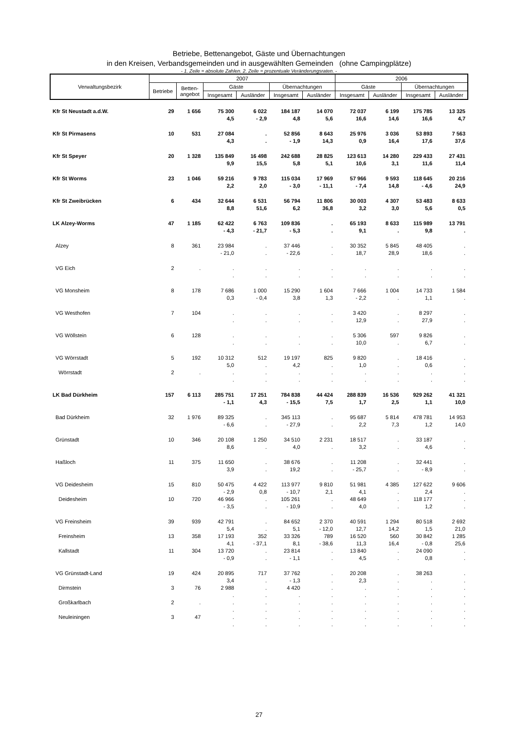Betriebe, Bettenangebot, Gäste und Übernachtungen
in den Kreisen, Verbandsgemeinden und in ausgewählten Gemeinden (ohne Campingplätze)
- 1. Zeile = absolute Zahlen. 2. Zeile = prozentuale Veränderungsraten. -
| Verwaltungsbezirk | 2007 | | | | | | 2006 | | | |
| --- | --- | --- | --- | --- | --- | --- | --- | --- | --- | --- |
| | Betriebe | Betten- angebot | Gäste | | Übernachtungen | | Gäste | | Übernachtungen | |
| | | | Insgesamt | Ausländer | Insgesamt | Ausländer | Insgesamt | Ausländer | Insgesamt | Ausländer |
| Kfr St Neustadt a.d.W. | 29 | 1 656 | 75 300 | 6 022 | 184 187 | 14 070 | 72 037 | 6 199 | 175 785 | 13 325 |
| | | | 4,5 | - 2,9 | 4,8 | 5,6 | 16,6 | 14,6 | 16,6 | 4,7 |
| Kfr St Pirmasens | 10 | 531 | 27 084 | . | 52 856 | 8 643 | 25 976 | 3 036 | 53 893 | 7 563 |
| | | | 4,3 | . | - 1,9 | 14,3 | 0,9 | 16,4 | 17,6 | 37,6 |
| Kfr St Speyer | 20 | 1 328 | 135 849 | 16 498 | 242 688 | 28 825 | 123 613 | 14 280 | 229 433 | 27 431 |
| | | | 9,9 | 15,5 | 5,8 | 5,1 | 10,6 | 3,1 | 11,6 | 11,4 |
| Kfr St Worms | 23 | 1 046 | 59 216 | 9 783 | 115 034 | 17 969 | 57 966 | 9 593 | 118 645 | 20 216 |
| | | | 2,2 | 2,0 | - 3,0 | - 11,1 | - 7,4 | 14,8 | - 4,6 | 24,9 |
| Kfr St Zweibrücken | 6 | 434 | 32 644 | 6 531 | 56 794 | 11 806 | 30 003 | 4 307 | 53 483 | 8 633 |
| | | | 8,8 | 51,6 | 6,2 | 36,8 | 3,2 | 3,0 | 5,6 | 0,5 |
| LK Alzey-Worms | 47 | 1 185 | 62 422 | 6 763 | 109 836 | . | 65 193 | 8 633 | 115 989 | 13 791 |
| | | | - 4,3 | - 21,7 | - 5,3 | . | 9,1 | . | 9,8 | . |
| Alzey | 8 | 361 | 23 984 | . | 37 446 | . | 30 352 | 5 845 | 48 405 | . |
| | | | - 21,0 | . | - 22,6 | . | 18,7 | 28,9 | 18,6 | . |
| VG Eich | 2 | . | . | . | . | . | . | . | . | . |
| | | | . | . | . | . | . | . | . | . |
| VG Monsheim | 8 | 178 | 7 686 | 1 000 | 15 290 | 1 604 | 7 666 | 1 004 | 14 733 | 1 584 |
| | | | 0,3 | - 0,4 | 3,8 | 1,3 | - 2,2 | . | 1,1 | . |
| VG Westhofen | 7 | 104 | . | . | . | . | 3 420 | . | 8 297 | . |
| | | | . | . | . | . | 12,9 | . | 27,9 | . |
| VG Wöllstein | 6 | 128 | . | . | . | . | 5 306 | 597 | 9 826 | . |
| | | | . | . | . | . | 10,0 | . | 6,7 | . |
| VG Wörrstadt | 5 | 192 | 10 312 | 512 | 19 197 | 825 | 9 820 | . | 18 416 | . |
| | | | 5,0 | . | 4,2 | . | 1,0 | . | 0,6 | . |
| Wörrstadt | 2 | . | . | . | . | . | . | . | . | . |
| | | | . | . | . | . | . | . | . | . |
| LK Bad Dürkheim | 157 | 6 113 | 285 751 | 17 251 | 784 838 | 44 424 | 288 839 | 16 536 | 929 262 | 41 321 |
| | | | - 1,1 | 4,3 | - 15,5 | 7,5 | 1,7 | 2,5 | 1,1 | 10,0 |
| Bad Dürkheim | 32 | 1 976 | 89 325 | . | 345 113 | . | 95 687 | 5 814 | 478 781 | 14 953 |
| | | | - 6,6 | . | - 27,9 | . | 2,2 | 7,3 | 1,2 | 14,0 |
| Grünstadt | 10 | 346 | 20 108 | 1 250 | 34 510 | 2 231 | 18 517 | . | 33 187 | . |
| | | | 8,6 | . | 4,0 | . | 3,2 | . | 4,6 | . |
| Haßloch | 11 | 375 | 11 650 | . | 38 676 | . | 11 208 | . | 32 441 | . |
| | | | 3,9 | . | 19,2 | . | - 25,7 | . | - 8,9 | . |
| VG Deidesheim | 15 | 810 | 50 475 | 4 422 | 113 977 | 9 810 | 51 981 | 4 385 | 127 622 | 9 606 |
| | | | - 2,9 | 0,8 | - 10,7 | 2,1 | 4,1 | . | 2,4 | . |
| Deidesheim | 10 | 720 | 46 966 | . | 105 261 | . | 48 649 | . | 118 177 | . |
| | | | - 3,5 | . | - 10,9 | . | 4,0 | . | 1,2 | . |
| VG Freinsheim | 39 | 939 | 42 791 | . | 84 652 | 2 370 | 40 591 | 1 294 | 80 518 | 2 692 |
| | | | 5,4 | . | 5,1 | - 12,0 | 12,7 | 14,2 | 1,5 | 21,0 |
| Freinsheim | 13 | 358 | 17 193 | 352 | 33 326 | 789 | 16 520 | 560 | 30 842 | 1 285 |
| | | | 4,1 | - 37,1 | 8,1 | - 38,6 | 11,3 | 16,4 | - 0,8 | 25,6 |
| Kallstadt | 11 | 304 | 13 720 | . | 23 814 | . | 13 840 | . | 24 090 | . |
| | | | - 0,9 | . | - 1,1 | . | 4,5 | . | 0,8 | . |
| VG Grünstadt-Land | 19 | 424 | 20 895 | 717 | 37 762 | . | 20 208 | . | 38 263 | . |
| | | | 3,4 | . | - 1,3 | . | 2,3 | . | . | . |
| Dirmstein | 3 | 76 | 2 988 | . | 4 420 | . | . | . | . | . |
| | | | . | . | . | . | . | . | . | . |
| Großkarlbach | 2 | . | . | . | . | . | . | . | . | . |
| | | | . | . | . | . | . | . | . | . |
| Neuleiningen | 3 | 47 | . | . | . | . | . | . | . | . |
| | | | . | . | . | . | . | . | . | . |
27